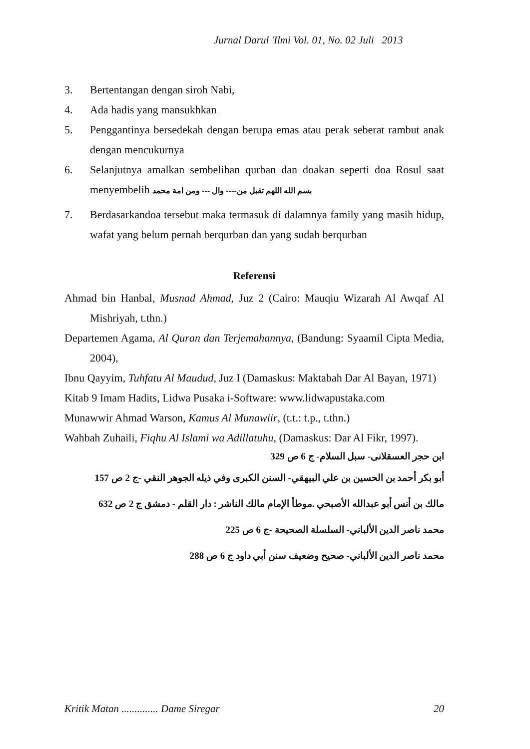Jurnal Darul 'Ilmi Vol. 01, No. 02 Juli 2013
3. Bertentangan dengan siroh Nabi,
4. Ada hadis yang mansukhkan
5. Penggantinya bersedekah dengan berupa emas atau perak seberat rambut anak dengan mencukurnya
6. Selanjutnya amalkan sembelihan qurban dan doakan seperti doa Rosul saat menyembelih بسم الله اللهم تقبل من---- وال --- ومن امة محمد
7. Berdasarkandoa tersebut maka termasuk di dalamnya family yang masih hidup, wafat yang belum pernah berqurban dan yang sudah berqurban
Referensi
Ahmad bin Hanbal, Musnad Ahmad, Juz 2 (Cairo: Mauqiu Wizarah Al Awqaf Al Mishriyah, t.thn.)
Departemen Agama, Al Quran dan Terjemahannya, (Bandung: Syaamil Cipta Media, 2004),
Ibnu Qayyim, Tuhfatu Al Maudud, Juz I (Damaskus: Maktabah Dar Al Bayan, 1971)
Kitab 9 Imam Hadits, Lidwa Pusaka i-Software: www.lidwapustaka.com
Munawwir Ahmad Warson, Kamus Al Munawiir, (t.t.: t.p., t.thn.)
Wahbah Zuhaili, Fiqhu Al Islami wa Adillatuhu, (Damaskus: Dar Al Fikr, 1997).
ابن حجر العسقلانى- سبل السلام- ج 6 ص 329
أبو بكر أحمد بن الحسين بن علي البيهقي- السنن الكبرى وفي ذيله الجوهر النقي -ج 2 ص 157
مالك بن أنس أبو عبدالله الأصبحي .موطأ الإمام مالك الناشر : دار القلم - دمشق ج 2 ص 632
محمد ناصر الدين الألباني- السلسلة الصحيحة -ج 6 ص 225
محمد ناصر الدين الألباني- صحيح وضعيف سنن أبي داود ج 6 ص 288
Kritik Matan .............. Dame Siregar 20